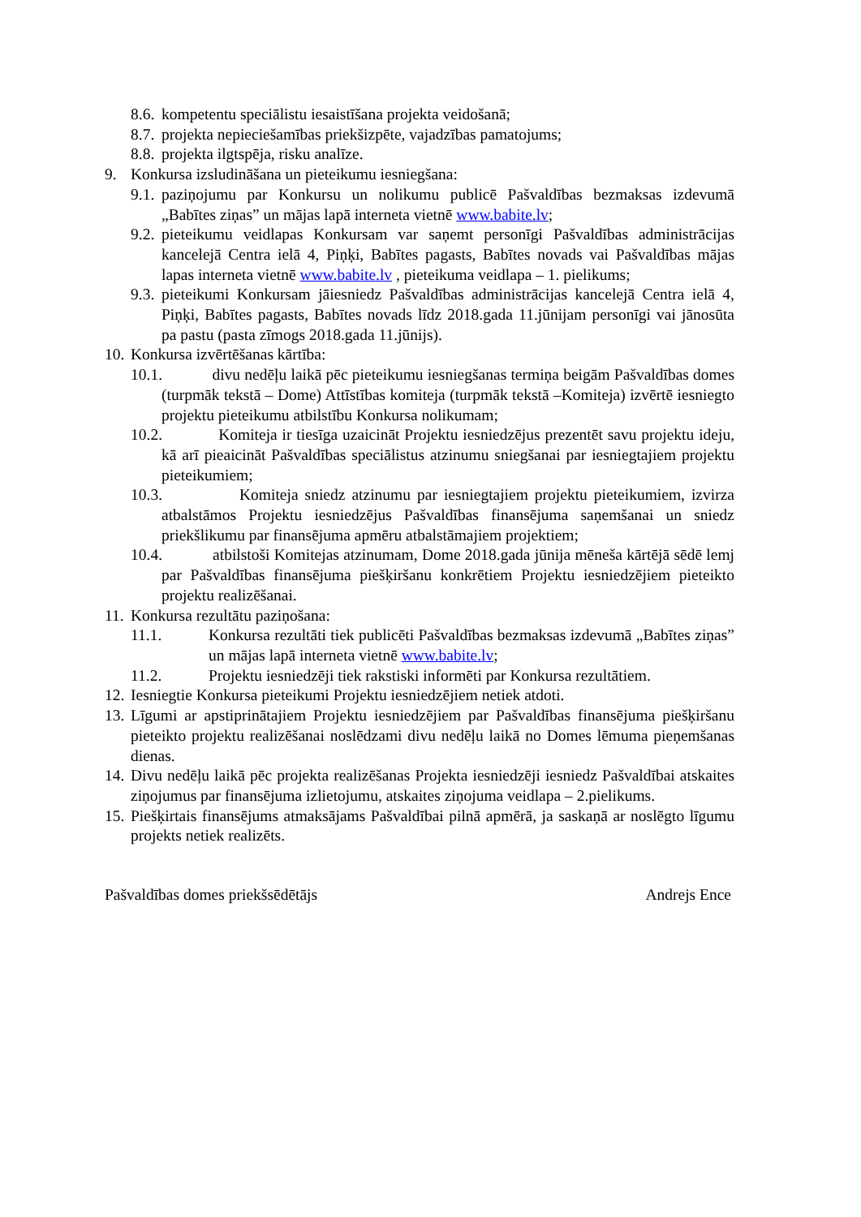8.6. kompetentu speciālistu iesaistīšana projekta veidošanā;
8.7. projekta nepieciešamības priekšizpēte, vajadzības pamatojums;
8.8. projekta ilgtspēja, risku analīze.
9. Konkursa izsludināšana un pieteikumu iesniegšana:
9.1. paziņojumu par Konkursu un nolikumu publicē Pašvaldības bezmaksas izdevumā „Babītes ziņas” un mājas lapā interneta vietnē www.babite.lv;
9.2. pieteikumu veidlapas Konkursam var saņemt personīgi Pašvaldības administrācijas kancelejā Centra ielā 4, Piņķi, Babītes pagasts, Babītes novads vai Pašvaldības mājas lapas interneta vietnē www.babite.lv , pieteikuma veidlapa – 1. pielikums;
9.3. pieteikumi Konkursam jāiesniedz Pašvaldības administrācijas kancelejā Centra ielā 4, Piņķi, Babītes pagasts, Babītes novads līdz 2018.gada 11.jūnijam personīgi vai jānosūta pa pastu (pasta zīmogs 2018.gada 11.jūnijs).
10. Konkursa izvērtēšanas kārtība:
10.1. divu nedēļu laikā pēc pieteikumu iesniegšanas termiņa beigām Pašvaldības domes (turpmāk tekstā – Dome) Attīstības komiteja (turpmāk tekstā –Komiteja) izvērtē iesniegto projektu pieteikumu atbilstību Konkursa nolikumam;
10.2. Komiteja ir tiesīga uzaicināt Projektu iesniedzējus prezentēt savu projektu ideju, kā arī pieaicināt Pašvaldības speciālistus atzinumu sniegšanai par iesniegtajiem projektu pieteikumiem;
10.3. Komiteja sniedz atzinumu par iesniegtajiem projektu pieteikumiem, izvirza atbalstāmos Projektu iesniedzējus Pašvaldības finansējuma saņemšanai un sniedz priekšlikumu par finansējuma apmēru atbalstāmajiem projektiem;
10.4. atbilstoši Komitejas atzinumam, Dome 2018.gada jūnija mēneša kārtējā sēdē lemj par Pašvaldības finansējuma piešķiršanu konkrētiem Projektu iesniedzējiem pieteikto projektu realizēšanai.
11. Konkursa rezultātu paziņošana:
11.1. Konkursa rezultāti tiek publicēti Pašvaldības bezmaksas izdevumā „Babītes ziņas” un mājas lapā interneta vietnē www.babite.lv;
11.2. Projektu iesniedzēji tiek rakstiski informēti par Konkursa rezultātiem.
12. Iesniegtie Konkursa pieteikumi Projektu iesniedzējiem netiek atdoti.
13. Līgumi ar apstiprinātajiem Projektu iesniedzējiem par Pašvaldības finansējuma piešķiršanu pieteikto projektu realizēšanai noslēdzami divu nedēļu laikā no Domes lēmuma pieņemšanas dienas.
14. Divu nedēļu laikā pēc projekta realizēšanas Projekta iesniedzēji iesniedz Pašvaldībai atskaites ziņojumus par finansējuma izlietojumu, atskaites ziņojuma veidlapa – 2.pielikums.
15. Piešķirtais finansējums atmaksājams Pašvaldībai pilnā apmērā, ja saskaņā ar noslēgto līgumu projekts netiek realizēts.
Pašvaldības domes priekšsēdētājs Andrejs Ence